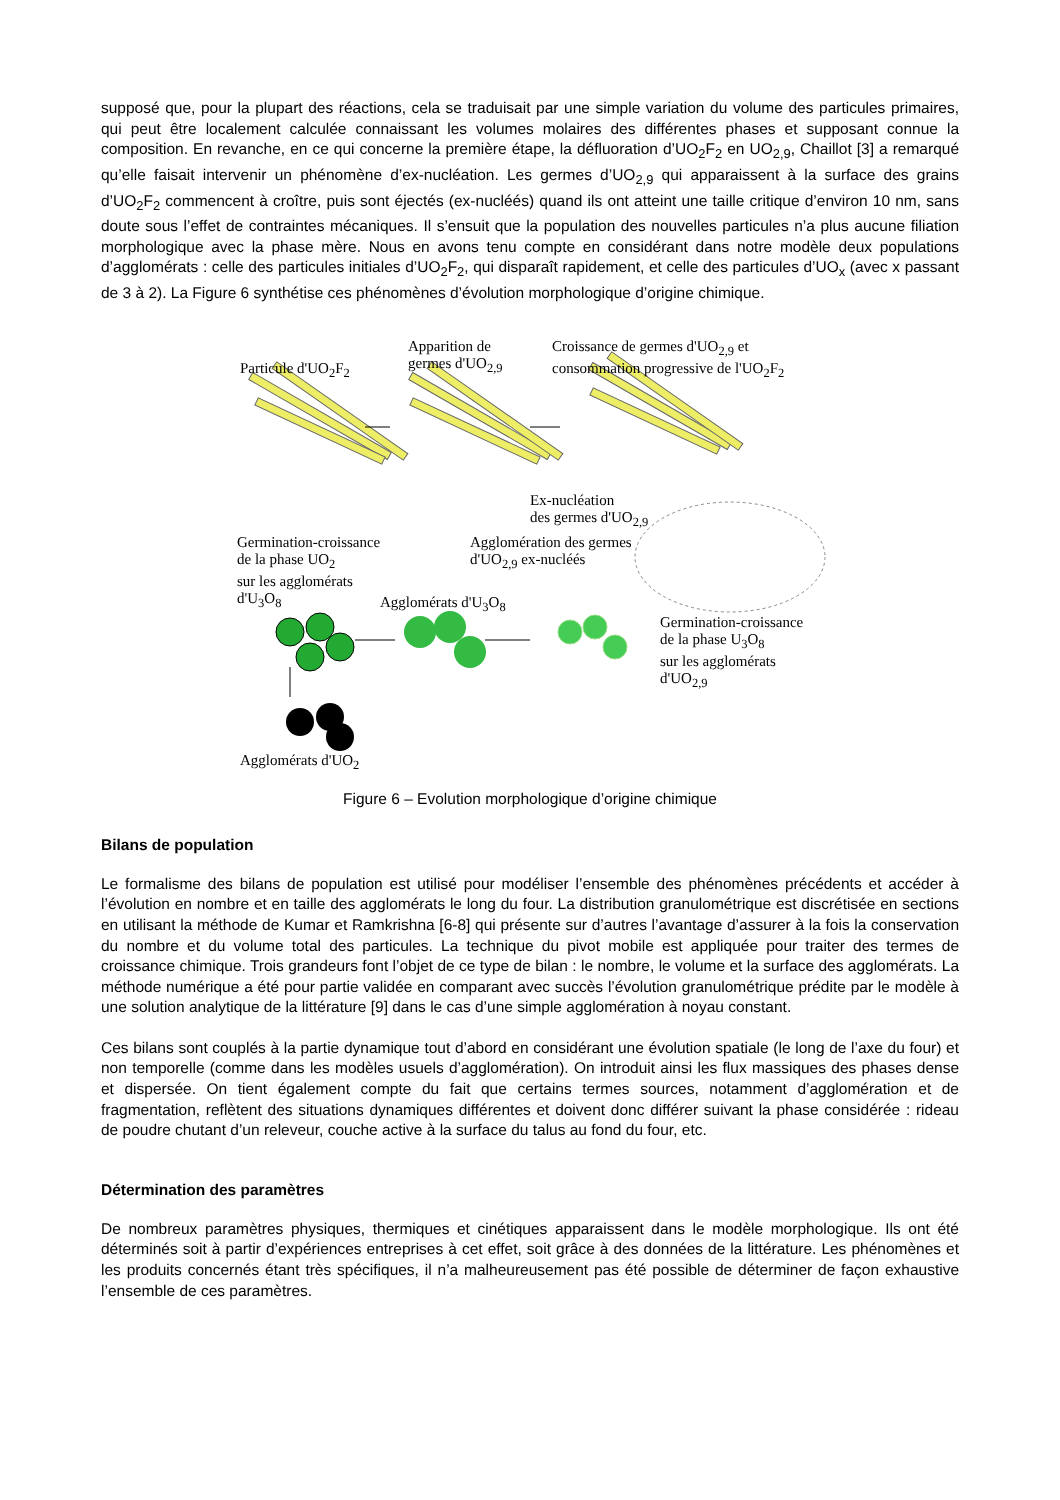supposé que, pour la plupart des réactions, cela se traduisait par une simple variation du volume des particules primaires, qui peut être localement calculée connaissant les volumes molaires des différentes phases et supposant connue la composition. En revanche, en ce qui concerne la première étape, la défluoration d’UO<sub>2</sub>F<sub>2</sub> en UO<sub>2,9</sub>, Chaillot [3] a remarqué qu’elle faisait intervenir un phénomène d’ex-nucléation. Les germes d’UO<sub>2,9</sub> qui apparaissent à la surface des grains d’UO<sub>2</sub>F<sub>2</sub> commencent à croître, puis sont éjectés (ex-nucléés) quand ils ont atteint une taille critique d’environ 10 nm, sans doute sous l’effet de contraintes mécaniques. Il s’ensuit que la population des nouvelles particules n’a plus aucune filiation morphologique avec la phase mère. Nous en avons tenu compte en considérant dans notre modèle deux populations d’agglomérats : celle des particules initiales d’UO<sub>2</sub>F<sub>2</sub>, qui disparaît rapidement, et celle des particules d’UO<sub>x</sub> (avec x passant de 3 à 2). La Figure 6 synthétise ces phénomènes d’évolution morphologique d’origine chimique.
Particule d'UO<sub>2</sub>F<sub>2</sub>
Apparition de
germes d'UO<sub>2,9</sub>
Croissance de germes d'UO<sub>2,9</sub> et
consommation progressive de l'UO<sub>2</sub>F<sub>2</sub>
Ex-nucléation
des germes d'UO<sub>2,9</sub>
Germination-croissance
de la phase UO<sub>2</sub>
sur les agglomérats
d'U<sub>3</sub>O<sub>8</sub>
Agglomération des germes
d'UO<sub>2,9</sub> ex-nucléés
Agglomérats d'U<sub>3</sub>O<sub>8</sub>
Germination-croissance
de la phase U<sub>3</sub>O<sub>8</sub>
sur les agglomérats
d'UO<sub>2,9</sub>
Agglomérats d'UO<sub>2</sub>
Figure 6 – Evolution morphologique d’origine chimique
Bilans de population
Le formalisme des bilans de population est utilisé pour modéliser l’ensemble des phénomènes précédents et accéder à l’évolution en nombre et en taille des agglomérats le long du four. La distribution granulométrique est discrétisée en sections en utilisant la méthode de Kumar et Ramkrishna [6-8] qui présente sur d’autres l’avantage d’assurer à la fois la conservation du nombre et du volume total des particules. La technique du pivot mobile est appliquée pour traiter des termes de croissance chimique. Trois grandeurs font l’objet de ce type de bilan : le nombre, le volume et la surface des agglomérats. La méthode numérique a été pour partie validée en comparant avec succès l’évolution granulométrique prédite par le modèle à une solution analytique de la littérature [9] dans le cas d’une simple agglomération à noyau constant.
Ces bilans sont couplés à la partie dynamique tout d’abord en considérant une évolution spatiale (le long de l’axe du four) et non temporelle (comme dans les modèles usuels d’agglomération). On introduit ainsi les flux massiques des phases dense et dispersée. On tient également compte du fait que certains termes sources, notamment d’agglomération et de fragmentation, reflètent des situations dynamiques différentes et doivent donc différer suivant la phase considérée : rideau de poudre chutant d’un releveur, couche active à la surface du talus au fond du four, etc.
Détermination des paramètres
De nombreux paramètres physiques, thermiques et cinétiques apparaissent dans le modèle morphologique. Ils ont été déterminés soit à partir d’expériences entreprises à cet effet, soit grâce à des données de la littérature. Les phénomènes et les produits concernés étant très spécifiques, il n’a malheureusement pas été possible de déterminer de façon exhaustive l’ensemble de ces paramètres.